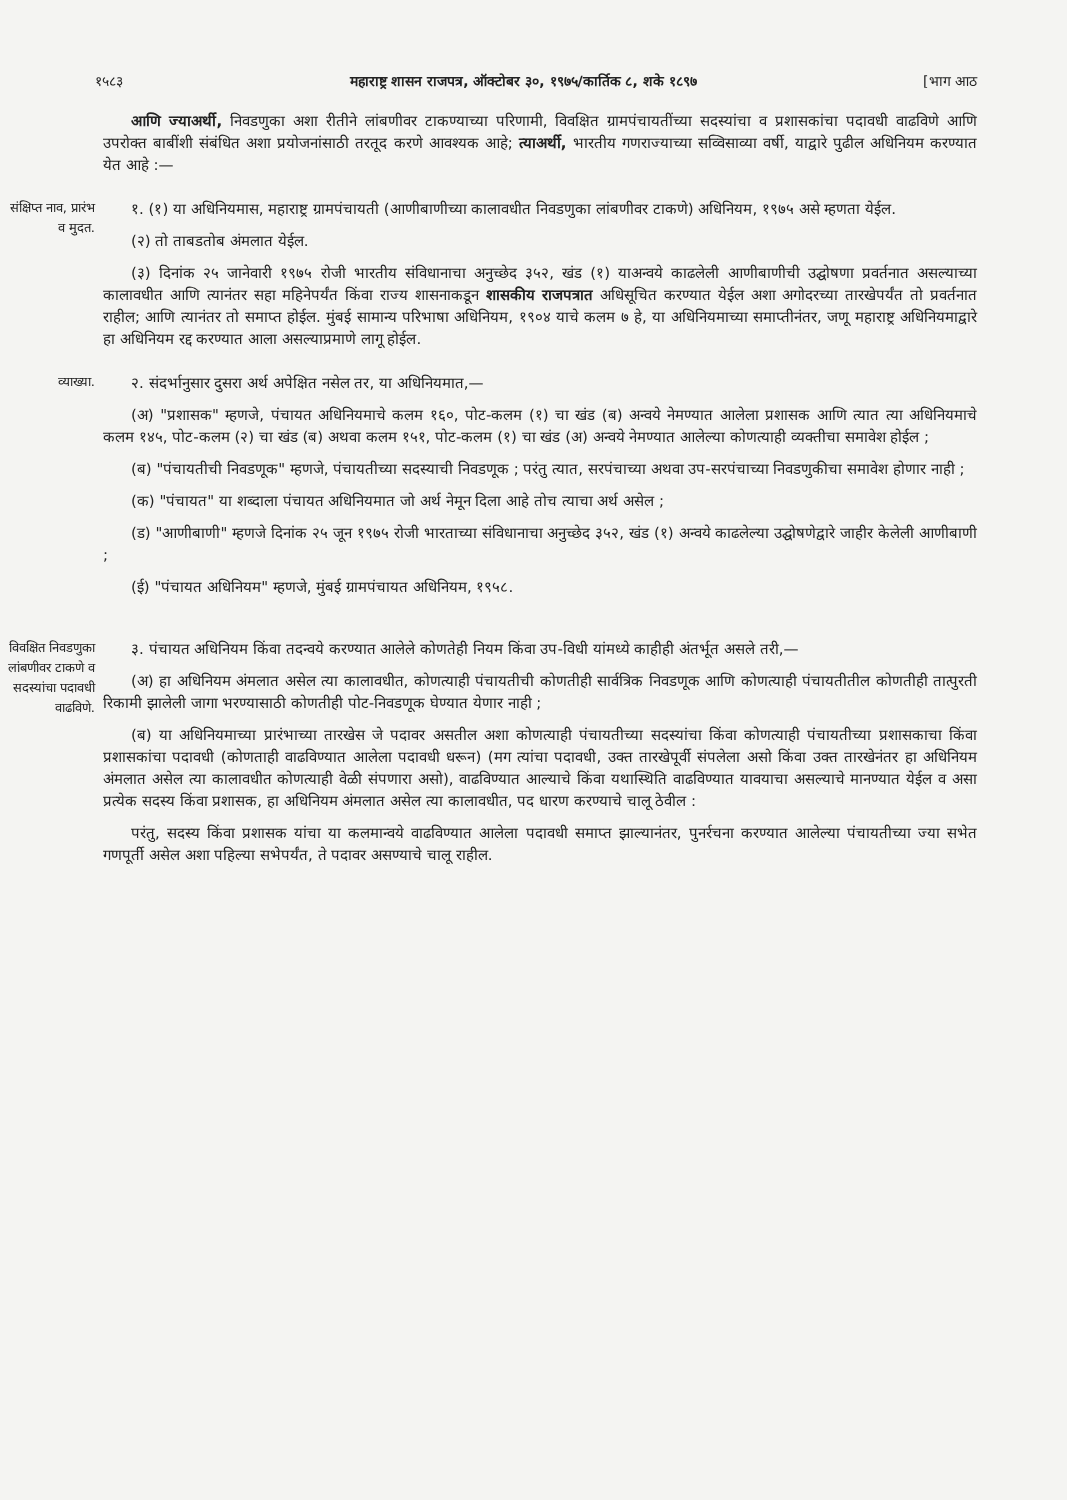१५८३ महाराष्ट्र शासन राजपत्र, ऑक्टोबर ३०, १९७५/कार्तिक ८, शके १८९७ [भाग आठ
आणि ज्याअर्थी, निवडणुका अशा रीतीने लांबणीवर टाकण्याच्या परिणामी, विवक्षित ग्रामपंचायतींच्या सदस्यांचा व प्रशासकांचा पदावधी वाढविणे आणि उपरोक्त बाबींशी संबंधित अशा प्रयोजनांसाठी तरतूद करणे आवश्यक आहे; त्याअर्थी, भारतीय गणराज्याच्या सव्विसाव्या वर्षी, याद्वारे पुढील अधिनियम करण्यात येत आहे :—
संक्षिप्त नाव, प्रारंभ व मुदत.
१. (१) या अधिनियमास, महाराष्ट्र ग्रामपंचायती (आणीबाणीच्या कालावधीत निवडणुका लांबणीवर टाकणे) अधिनियम, १९७५ असे म्हणता येईल.
(२) तो ताबडतोब अंमलात येईल.
(३) दिनांक २५ जानेवारी १९७५ रोजी भारतीय संविधानाचा अनुच्छेद ३५२, खंड (१) याअन्वये काढलेली आणीबाणीची उद्घोषणा प्रवर्तनात असल्याच्या कालावधीत आणि त्यानंतर सहा महिनेपर्यंत किंवा राज्य शासनाकडून शासकीय राजपत्रात अधिसूचित करण्यात येईल अशा अगोदरच्या तारखेपर्यंत तो प्रवर्तनात राहील; आणि त्यानंतर तो समाप्त होईल. मुंबई सामान्य परिभाषा अधिनियम, १९०४ याचे कलम ७ हे, या अधिनियमाच्या समाप्तीनंतर, जणू महाराष्ट्र अधिनियमाद्वारे हा अधिनियम रद्द करण्यात आला असल्याप्रमाणे लागू होईल.
व्याख्या.
२. संदर्भानुसार दुसरा अर्थ अपेक्षित नसेल तर, या अधिनियमात,—
(अ) "प्रशासक" म्हणजे, पंचायत अधिनियमाचे कलम १६०, पोट-कलम (१) चा खंड (ब) अन्वये नेमण्यात आलेला प्रशासक आणि त्यात त्या अधिनियमाचे कलम १४५, पोट-कलम (२) चा खंड (ब) अथवा कलम १५१, पोट-कलम (१) चा खंड (अ) अन्वये नेमण्यात आलेल्या कोणत्याही व्यक्तीचा समावेश होईल ;
(ब) "पंचायतीची निवडणूक" म्हणजे, पंचायतीच्या सदस्याची निवडणूक ; परंतु त्यात, सरपंचाच्या अथवा उप-सरपंचाच्या निवडणुकीचा समावेश होणार नाही ;
(क) "पंचायत" या शब्दाला पंचायत अधिनियमात जो अर्थ नेमून दिला आहे तोच त्याचा अर्थ असेल ;
(ड) "आणीबाणी" म्हणजे दिनांक २५ जून १९७५ रोजी भारताच्या संविधानाचा अनुच्छेद ३५२, खंड (१) अन्वये काढलेल्या उद्घोषणेद्वारे जाहीर केलेली आणीबाणी ;
(ई) "पंचायत अधिनियम" म्हणजे, मुंबई ग्रामपंचायत अधिनियम, १९५८.
विवक्षित निवडणुका लांबणीवर टाकणे व सदस्यांचा पदावधी वाढविणे.
३. पंचायत अधिनियम किंवा तदन्वये करण्यात आलेले कोणतेही नियम किंवा उप-विधी यांमध्ये काहीही अंतर्भूत असले तरी,—
(अ) हा अधिनियम अंमलात असेल त्या कालावधीत, कोणत्याही पंचायतीची कोणतीही सार्वत्रिक निवडणूक आणि कोणत्याही पंचायतीतील कोणतीही तात्पुरती रिकामी झालेली जागा भरण्यासाठी कोणतीही पोट-निवडणूक घेण्यात येणार नाही ;
(ब) या अधिनियमाच्या प्रारंभाच्या तारखेस जे पदावर असतील अशा कोणत्याही पंचायतीच्या सदस्यांचा किंवा कोणत्याही पंचायतीच्या प्रशासकाचा किंवा प्रशासकांचा पदावधी (कोणताही वाढविण्यात आलेला पदावधी धरून) (मग त्यांचा पदावधी, उक्त तारखेपूर्वी संपलेला असो किंवा उक्त तारखेनंतर हा अधिनियम अंमलात असेल त्या कालावधीत कोणत्याही वेळी संपणारा असो), वाढविण्यात आल्याचे किंवा यथास्थिति वाढविण्यात यावयाचा असल्याचे मानण्यात येईल व असा प्रत्येक सदस्य किंवा प्रशासक, हा अधिनियम अंमलात असेल त्या कालावधीत, पद धारण करण्याचे चालू ठेवील :
परंतु, सदस्य किंवा प्रशासक यांचा या कलमान्वये वाढविण्यात आलेला पदावधी समाप्त झाल्यानंतर, पुनर्रचना करण्यात आलेल्या पंचायतीच्या ज्या सभेत गणपूर्ती असेल अशा पहिल्या सभेपर्यंत, ते पदावर असण्याचे चालू राहील.